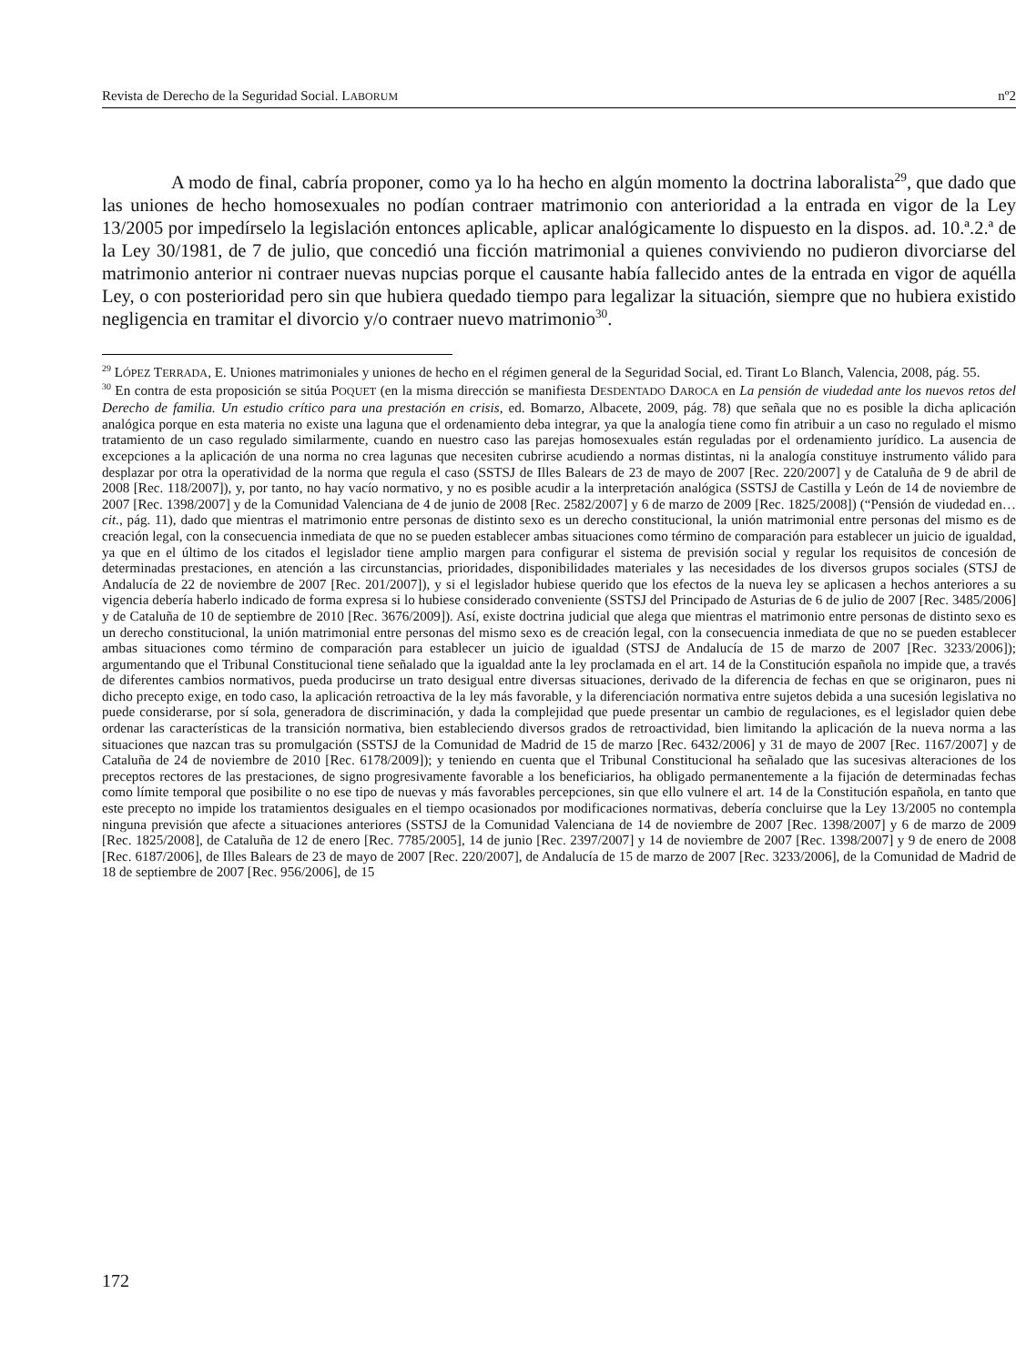Revista de Derecho de la Seguridad Social. LABORUM nº2
A modo de final, cabría proponer, como ya lo ha hecho en algún momento la doctrina laboralista<sup>29</sup>, que dado que las uniones de hecho homosexuales no podían contraer matrimonio con anterioridad a la entrada en vigor de la Ley 13/2005 por impedírselo la legislación entonces aplicable, aplicar analógicamente lo dispuesto en la dispos. ad. 10.ª.2.ª de la Ley 30/1981, de 7 de julio, que concedió una ficción matrimonial a quienes conviviendo no pudieron divorciarse del matrimonio anterior ni contraer nuevas nupcias porque el causante había fallecido antes de la entrada en vigor de aquélla Ley, o con posterioridad pero sin que hubiera quedado tiempo para legalizar la situación, siempre que no hubiera existido negligencia en tramitar el divorcio y/o contraer nuevo matrimonio<sup>30</sup>.
<sup>29</sup> LÓPEZ TERRADA, E. Uniones matrimoniales y uniones de hecho en el régimen general de la Seguridad Social, ed. Tirant Lo Blanch, Valencia, 2008, pág. 55.
<sup>30</sup> En contra de esta proposición se sitúa POQUET (en la misma dirección se manifiesta DESDENTADO DAROCA en La pensión de viudedad ante los nuevos retos del Derecho de familia. Un estudio crítico para una prestación en crisis, ed. Bomarzo, Albacete, 2009, pág. 78) que señala que no es posible la dicha aplicación analógica porque en esta materia no existe una laguna que el ordenamiento deba integrar, ya que la analogía tiene como fin atribuir a un caso no regulado el mismo tratamiento de un caso regulado similarmente, cuando en nuestro caso las parejas homosexuales están reguladas por el ordenamiento jurídico. La ausencia de excepciones a la aplicación de una norma no crea lagunas que necesiten cubrirse acudiendo a normas distintas, ni la analogía constituye instrumento válido para desplazar por otra la operatividad de la norma que regula el caso (SSTSJ de Illes Balears de 23 de mayo de 2007 [Rec. 220/2007] y de Cataluña de 9 de abril de 2008 [Rec. 118/2007]), y, por tanto, no hay vacío normativo, y no es posible acudir a la interpretación analógica (SSTSJ de Castilla y León de 14 de noviembre de 2007 [Rec. 1398/2007] y de la Comunidad Valenciana de 4 de junio de 2008 [Rec. 2582/2007] y 6 de marzo de 2009 [Rec. 1825/2008]) (“Pensión de viudedad en… cit., pág. 11), dado que mientras el matrimonio entre personas de distinto sexo es un derecho constitucional, la unión matrimonial entre personas del mismo es de creación legal, con la consecuencia inmediata de que no se pueden establecer ambas situaciones como término de comparación para establecer un juicio de igualdad, ya que en el último de los citados el legislador tiene amplio margen para configurar el sistema de previsión social y regular los requisitos de concesión de determinadas prestaciones, en atención a las circunstancias, prioridades, disponibilidades materiales y las necesidades de los diversos grupos sociales (STSJ de Andalucía de 22 de noviembre de 2007 [Rec. 201/2007]), y si el legislador hubiese querido que los efectos de la nueva ley se aplicasen a hechos anteriores a su vigencia debería haberlo indicado de forma expresa si lo hubiese considerado conveniente (SSTSJ del Principado de Asturias de 6 de julio de 2007 [Rec. 3485/2006] y de Cataluña de 10 de septiembre de 2010 [Rec. 3676/2009]). Así, existe doctrina judicial que alega que mientras el matrimonio entre personas de distinto sexo es un derecho constitucional, la unión matrimonial entre personas del mismo sexo es de creación legal, con la consecuencia inmediata de que no se pueden establecer ambas situaciones como término de comparación para establecer un juicio de igualdad (STSJ de Andalucía de 15 de marzo de 2007 [Rec. 3233/2006]); argumentando que el Tribunal Constitucional tiene señalado que la igualdad ante la ley proclamada en el art. 14 de la Constitución española no impide que, a través de diferentes cambios normativos, pueda producirse un trato desigual entre diversas situaciones, derivado de la diferencia de fechas en que se originaron, pues ni dicho precepto exige, en todo caso, la aplicación retroactiva de la ley más favorable, y la diferenciación normativa entre sujetos debida a una sucesión legislativa no puede considerarse, por sí sola, generadora de discriminación, y dada la complejidad que puede presentar un cambio de regulaciones, es el legislador quien debe ordenar las características de la transición normativa, bien estableciendo diversos grados de retroactividad, bien limitando la aplicación de la nueva norma a las situaciones que nazcan tras su promulgación (SSTSJ de la Comunidad de Madrid de 15 de marzo [Rec. 6432/2006] y 31 de mayo de 2007 [Rec. 1167/2007] y de Cataluña de 24 de noviembre de 2010 [Rec. 6178/2009]); y teniendo en cuenta que el Tribunal Constitucional ha señalado que las sucesivas alteraciones de los preceptos rectores de las prestaciones, de signo progresivamente favorable a los beneficiarios, ha obligado permanentemente a la fijación de determinadas fechas como límite temporal que posibilite o no ese tipo de nuevas y más favorables percepciones, sin que ello vulnere el art. 14 de la Constitución española, en tanto que este precepto no impide los tratamientos desiguales en el tiempo ocasionados por modificaciones normativas, debería concluirse que la Ley 13/2005 no contempla ninguna previsión que afecte a situaciones anteriores (SSTSJ de la Comunidad Valenciana de 14 de noviembre de 2007 [Rec. 1398/2007] y 6 de marzo de 2009 [Rec. 1825/2008], de Cataluña de 12 de enero [Rec. 7785/2005], 14 de junio [Rec. 2397/2007] y 14 de noviembre de 2007 [Rec. 1398/2007] y 9 de enero de 2008 [Rec. 6187/2006], de Illes Balears de 23 de mayo de 2007 [Rec. 220/2007], de Andalucía de 15 de marzo de 2007 [Rec. 3233/2006], de la Comunidad de Madrid de 18 de septiembre de 2007 [Rec. 956/2006], de 15
172